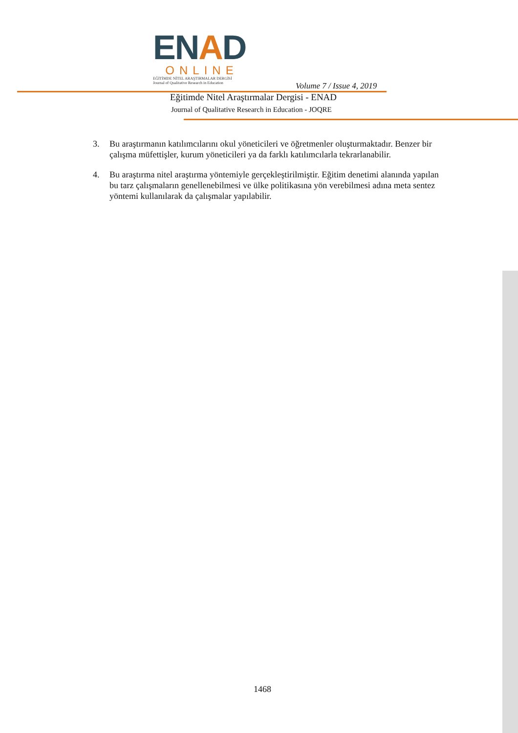ENAD
ONLINE
EĞİTİMDE NİTEL ARAŞTIRMALAR DERGİSİ
Journal of Qualitative Research in Education
Volume 7 / Issue 4, 2019
Eğitimde Nitel Araştırmalar Dergisi - ENAD
Journal of Qualitative Research in Education - JOQRE
3. Bu araştırmanın katılımcılarını okul yöneticileri ve öğretmenler oluşturmaktadır. Benzer bir çalışma müfettişler, kurum yöneticileri ya da farklı katılımcılarla tekrarlanabilir.
4. Bu araştırma nitel araştırma yöntemiyle gerçekleştirilmiştir. Eğitim denetimi alanında yapılan bu tarz çalışmaların genellenebilmesi ve ülke politikasına yön verebilmesi adına meta sentez yöntemi kullanılarak da çalışmalar yapılabilir.
1468